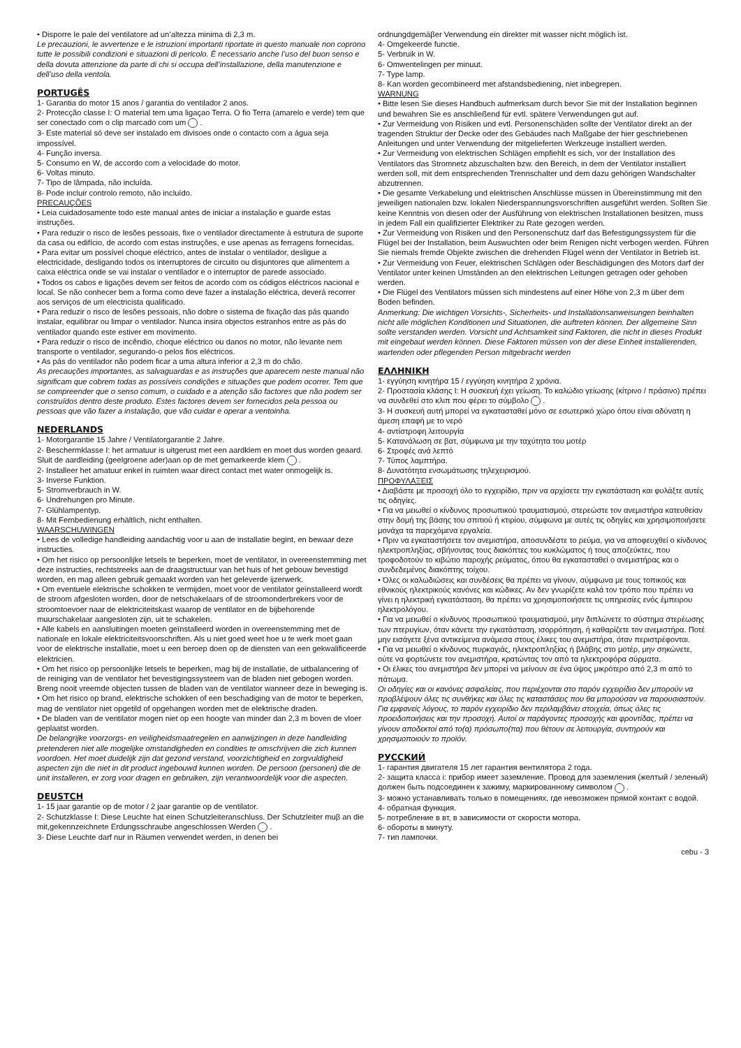• Disporre le pale del ventilatore ad un’altezza minima di 2,3 m.
Le precauzioni, le avvertenze e le istruzioni importanti riportate in questo manuale non coprono tutte le possibili condizioni e situazioni di pericolo. È necessario anche l’uso del buon senso e della dovuta attenzione da parte di chi si occupa dell’installazione, della manutenzione e dell’uso della ventola.
PORTUGÊS
1- Garantia do motor 15 anos / garantia do ventilador 2 anos.
2- Protecção classe I: O material tem uma ligaçao Terra. O fio Terra (amarelo e verde) tem que ser conectado com o clip marcado com um .
3- Este material só deve ser instalado em divisoes onde o contacto com a água seja impossível.
4- Função inversa.
5- Consumo en W, de accordo com a velocidade do motor.
6- Voltas minuto.
7- Tipo de lâmpada, não incluída.
8- Pode incluir controlo remoto, não incluído.
PRECAUÇÕES
• Leia cuidadosamente todo este manual antes de iniciar a instalação e guarde estas instruções.
• Para reduzir o risco de lesões pessoais, fixe o ventilador directamente à estrutura de suporte da casa ou edifício, de acordo com estas instruções, e use apenas as ferragens fornecidas.
• Para evitar um possível choque eléctrico, antes de instalar o ventilador, desligue a electricidade, desligando todos os interruptores de circuito ou disjuntores que alimentem a caixa eléctrica onde se vai instalar o ventilador e o interruptor de parede associado.
• Todos os cabos e ligações devem ser feitos de acordo com os códigos eléctricos nacional e local. Se não conhecer bem a forma como deve fazer a instalação eléctrica, deverá recorrer aos serviços de um electricista qualificado.
• Para reduzir o risco de lesões pessoais, não dobre o sistema de fixação das pás quando instalar, equilibrar ou limpar o ventilador. Nunca insira objectos estranhos entre as pás do ventilador quando este estiver em movimento.
• Para reduzir o risco de incêndio, choque eléctrico ou danos no motor, não levante nem transporte o ventilador, segurando-o pelos fios eléctricos.
• As pás do ventilador não podem ficar a uma altura inferior a 2,3 m do chão.
As precauções importantes, as salvaguardas e as instruções que aparecem neste manual não significam que cobrem todas as possíveis condições e situações que podem ocorrer. Tem que se compreender que o senso comum, o cuidado e a atenção são factores que não podem ser construídos dentro deste produto. Estes factores devem ser fornecidos pela pessoa ou pessoas que vão fazer a instalação, que vão cuidar e operar a ventoinha.
NEDERLANDS
1- Motorgarantie 15 Jahre / Ventilatorgarantie 2 Jahre.
2- Beschermklasse I: het armatuur is uitgerust met een aardklem en moet dus worden geaard. Sluit de aardleiding (geelgroene ader)aan op de met gemarkeerde klem .
2- Installeer het amatuur enkel in ruimten waar direct contact met water onmogelijk is.
3- Inverse Funktion.
5- Stromverbrauch in W.
6- Undrehungen pro Minute.
7- Glühlampentyp.
8- Mit Fernbedienung erhältlich, nicht enthalten.
WAARSCHUWINGEN
• Lees de volledige handleiding aandachtig voor u aan de installatie begint, en bewaar deze instructies.
• Om het risico op persoonlijke letsels te beperken, moet de ventilator, in overeenstemming met deze instructies, rechtstreeks aan de draagstructuur van het huis of het gebouw bevestigd worden, en mag alleen gebruik gemaakt worden van het geleverde ijzerwerk.
• Om eventuele elektrische schokken te vermijden, moet voor de ventilator geïnstalleerd wordt de stroom afgesloten worden, door de netschakelaars of de stroomonderbrekers voor de stroomtoevoer naar de elektriciteitskast waarop de ventilator en de bijbehorende muurschakelaar aangesloten zijn, uit te schakelen.
• Alle kabels en aansluitingen moeten geïnstalleerd worden in overeenstemming met de nationale en lokale elektriciteitsvoorschriften. Als u niet goed weet hoe u te werk moet gaan voor de elektrische installatie, moet u een beroep doen op de diensten van een gekwalificeerde elektricien.
• Om het risico op persoonlijke letsels te beperken, mag bij de installatie, de uitbalancering of de reiniging van de ventilator het bevestigingssysteem van de bladen niet gebogen worden. Breng nooit vreemde objecten tussen de bladen van de ventilator wanneer deze in beweging is.
• Om het risico op brand, elektrische schokken of een beschadiging van de motor te beperken, mag de ventilator niet opgetild of opgehangen worden met de elektrische draden.
• De bladen van de ventilator mogen niet op een hoogte van minder dan 2,3 m boven de vloer geplaatst worden.
De belangrijke voorzorgs- en veiligheidsmaatregelen en aanwijzingen in deze handleiding pretenderen niet alle mogelijke omstandigheden en condities te omschrijven die zich kunnen voordoen. Het moet duidelijk zijn dat gezond verstand, voorzichtigheid en zorgvuldigheid aspecten zijn die niet in dit product ingebouwd kunnen worden. De persoon (personen) die de unit installeren, er zorg voor dragen en gebruiken, zijn verantwoordelijk voor die aspecten.
DEUSTCH
1- 15 jaar garantie op de motor / 2 jaar garantie op de ventilator.
2- Schutzklasse I: Diese Leuchte hat einen Schutzleiteranschluss. Der Schutzleiter muβ an die mit,gekennzeichnete Erdungsschraube angeschlossen Werden .
3- Diese Leuchte darf nur in Räumen verwendet werden, in denen bei
ordnungdgemäβer Verwendung ein direkter mit wasser nicht möglich ist.
4- Omgekeerde functie.
5- Verbruik in W.
6- Omwentelingen per minuut.
7- Type lamp.
8- Kan worden gecombineerd met afstandsbediening, niet inbegrepen.
WARNUNG
• Bitte lesen Sie dieses Handbuch aufmerksam durch bevor Sie mit der Installation beginnen und bewahren Sie es anschließend für evtl. spätere Verwendungen gut auf.
• Zur Vermeidung von Risiken und evtl. Personenschäden sollte der Ventilator direkt an der tragenden Struktur der Decke oder des Gebäudes nach Maßgabe der hier geschriebenen Anleitungen und unter Verwendung der mitgelieferten Werkzeuge installiert werden.
• Zur Vermeidung von elektrischen Schlägen empfiehlt es sich, vor der Installation des Ventilators das Stromnetz abzuschalten bzw. den Bereich, in dem der Ventilator installiert werden soll, mit dem entsprechenden Trennschalter und dem dazu gehörigen Wandschalter abzutrennen.
• Die gesamte Verkabelung und elektrischen Anschlüsse müssen in Übereinstimmung mit den jeweiligen nationalen bzw. lokalen Niederspannungsvorschriften ausgeführt werden. Sollten Sie keine Kenntnis von diesen oder der Ausführung von elektrischen Installationen besitzen, muss in jedem Fall ein qualifizierter Elektriker zu Rate gezogen werden.
• Zur Vermeidung von Risiken und den Personenschutz darf das Befestigungssystem für die Flügel bei der Installation, beim Auswuchten oder beim Renigen nicht verbogen werden. Führen Sie niemals fremde Objekte zwischen die drehenden Flügel wenn der Ventilator in Betrieb ist.
• Zur Vermeidung von Feuer, elektrischen Schlägen oder Beschädigungen des Motors darf der Ventilator unter keinen Umständen an den elektrischen Leitungen getragen oder gehoben werden.
• Die Flügel des Ventilators müssen sich mindestens auf einer Höhe von 2,3 m über dem Boden befinden.
Anmerkung: Die wichtigen Vorsichts-, Sicherheits- und Installationsanweisungen beinhalten nicht alle möglichen Konditionen und Situationen, die auftreten können. Der allgemeine Sinn sollte verstanden werden. Vorsicht und Achtsamkeit sind Faktoren, die nicht in dieses Produkt mit eingebaut werden können. Diese Faktoren müssen von der diese Einheit installierenden, wartenden oder pflegenden Person mitgebracht werden
ΕΛΛΗΝΙΚΗ
1- εγγύηση κινητήρα 15 / εγγύηση κινητήρα 2 χρόνια.
2- Προστασία κλάσης I: Η συσκευή έχει γείωση. Το καλώδιο γείωσης (κίτρινο / πράσινο) πρέπει να συνδεθεί στο κλιπ που φέρει το σύμβολο .
3- Η συσκευή αυτή μπορεί να εγκατασταθεί μόνο σε εσωτερικό χώρο όπου είναι αδύνατη η άμεση επαφή με το νερό
4- αντίστροφη λειτουργία
5- Κατανάλωση σε βατ, σύμφωνα με την ταχύτητα του μοτέρ
6- Στροφές ανά λεπτό
7- Τύπος λαμπτήρα.
8- Δυνατότητα ενσωμάτωσης τηλεχειρισμού.
ΠΡΟΦΥΛΑΞΕΙΣ
• Διαβάστε με προσοχή όλο το εγχειρίδιο, πριν να αρχίσετε την εγκατάσταση και φυλάξτε αυτές τις οδηγίες.
• Για να μειωθεί ο κίνδυνος προσωπικού τραυματισμού, στερεώστε τον ανεμιστήρα κατευθείαν στην δομή της βάσης του σπιτιού ή κτιρίου, σύμφωνα με αυτές τις οδηγίες και χρησιμοποιήσετε μονάχα τα παρεχόμενα εργαλεία.
• Πριν να εγκαταστήσετε τον ανεμιστήρα, αποσυνδέστε το ρεύμα, για να αποφευχθεί ο κίνδυνος ηλεκτροπληξίας, σβήνοντας τους διακόπτες του κυκλώματος ή τους αποζεύκτες, που τροφοδοτούν το κιβώτιο παροχής ρεύματος, όπου θα εγκατασταθεί ο ανεμιστήρας και ο συνδεδεμένος διακόπτης τοίχου.
• Όλες οι καλωδιώσεις και συνδέσεις θα πρέπει να γίνουν, σύμφωνα με τους τοπικούς και εθνικούς ηλεκτρικούς κανόνες και κώδικες. Αν δεν γνωρίζετε καλά τον τρόπο που πρέπει να γίνει η ηλεκτρική εγκατάσταση, θα πρέπει να χρησιμοποιήσετε τις υπηρεσίες ενός έμπειρου ηλεκτρολόγου.
• Για να μειωθεί ο κίνδυνος προσωπικού τραυματισμού, μην διπλώνετε το σύστημα στερέωσης των πτερυγίων, όταν κάνετε την εγκατάσταση, ισορρόπηση, ή καθαρίζετε τον ανεμιστήρα. Ποτέ μην εισάγετε ξένα αντικείμενα ανάμεσα στους έλικες του ανεμιστήρα, όταν περιστρέφονται.
• Για να μειωθεί ο κίνδυνος πυρκαγιάς, ηλεκτροπληξίας ή βλάβης στο μοτέρ, μην σηκώνετε, ούτε να φορτώνετε τον ανεμιστήρα, κρατώντας τον από τα ηλεκτροφόρα σύρματα.
• Οι έλικες του ανεμιστήρα δεν μπορεί να μείνουν σε ένα ύψος μικρότερο από 2,3 m από το πάτωμα.
Οι οδηγίες και οι κανόνες ασφαλείας, που περιέχονται στο παρόν εγχειρίδιο δεν μπορούν να προβλέψουν όλες τις συνθήκες και όλες τις καταστάσεις που θα μπορούσαν να παρουσιαστούν. Για εμφανείς λόγους, το παρόν εγχειρίδιο δεν περιλαμβάνει στοιχεία, όπως όλες τις προειδοποιήσεις και την προσοχή. Αυτοί οι παράγοντες προσοχής και φροντίδας, πρέπει να γίνουν αποδεκτοί από το(α) πρόσωπο(πα) που θέτουν σε λειτουργία, συντηρούν και χρησιμοποιούν το προϊόν.
РУССКИЙ
1- гарантия двигателя 15 лет гарантия вентилятора 2 года.
2- защита класса i: прибор имеет заземление. Провод для заземления (желтый / зеленый) должен быть подсоединен к зажиму, маркированному символом .
3- можно устанавливать только в помещениях, где невозможен прямой контакт с водой.
4- обратная функция.
5- потребление в вт, в зависимости от скорости мотора.
6- обороты в минуту.
7- тип лампочки.
cebu - 3